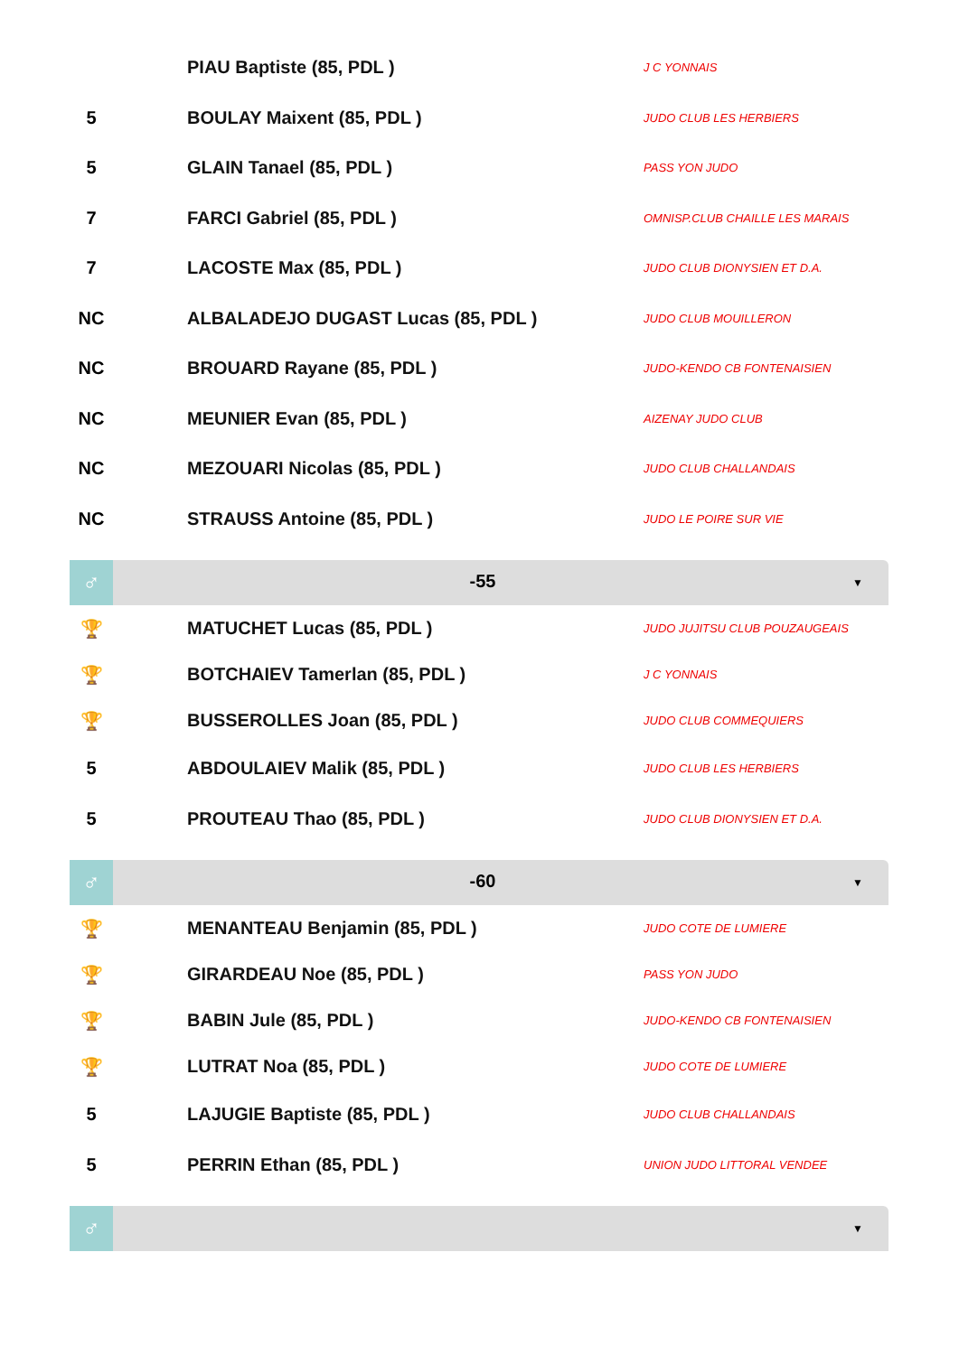| | | PIAU Baptiste (85, PDL ) | J C YONNAIS |
| 5 | | BOULAY Maixent (85, PDL ) | JUDO CLUB LES HERBIERS |
| 5 | | GLAIN Tanael (85, PDL ) | PASS YON JUDO |
| 7 | | FARCI Gabriel (85, PDL ) | OMNISP.CLUB CHAILLE LES MARAIS |
| 7 | | LACOSTE Max (85, PDL ) | JUDO CLUB DIONYSIEN ET D.A. |
| NC | | ALBALADEJO DUGAST Lucas (85, PDL ) | JUDO CLUB MOUILLERON |
| NC | | BROUARD Rayane (85, PDL ) | JUDO-KENDO CB FONTENAISIEN |
| NC | | MEUNIER Evan (85, PDL ) | AIZENAY JUDO CLUB |
| NC | | MEZOUARI Nicolas (85, PDL ) | JUDO CLUB CHALLANDAIS |
| NC | | STRAUSS Antoine (85, PDL ) | JUDO LE POIRE SUR VIE |
♂
-55
▼
| 🏆 | | MATUCHET Lucas (85, PDL ) | JUDO JUJITSU CLUB POUZAUGEAIS |
| 🏆 | | BOTCHAIEV Tamerlan (85, PDL ) | J C YONNAIS |
| 🏆 | | BUSSEROLLES Joan (85, PDL ) | JUDO CLUB COMMEQUIERS |
| 5 | | ABDOULAIEV Malik (85, PDL ) | JUDO CLUB LES HERBIERS |
| 5 | | PROUTEAU Thao (85, PDL ) | JUDO CLUB DIONYSIEN ET D.A. |
♂
-60
▼
| 🏆 | | MENANTEAU Benjamin (85, PDL ) | JUDO COTE DE LUMIERE |
| 🏆 | | GIRARDEAU Noe (85, PDL ) | PASS YON JUDO |
| 🏆 | | BABIN Jule (85, PDL ) | JUDO-KENDO CB FONTENAISIEN |
| 🏆 | | LUTRAT Noa (85, PDL ) | JUDO COTE DE LUMIERE |
| 5 | | LAJUGIE Baptiste (85, PDL ) | JUDO CLUB CHALLANDAIS |
| 5 | | PERRIN Ethan (85, PDL ) | UNION JUDO LITTORAL VENDEE |
♂
▼